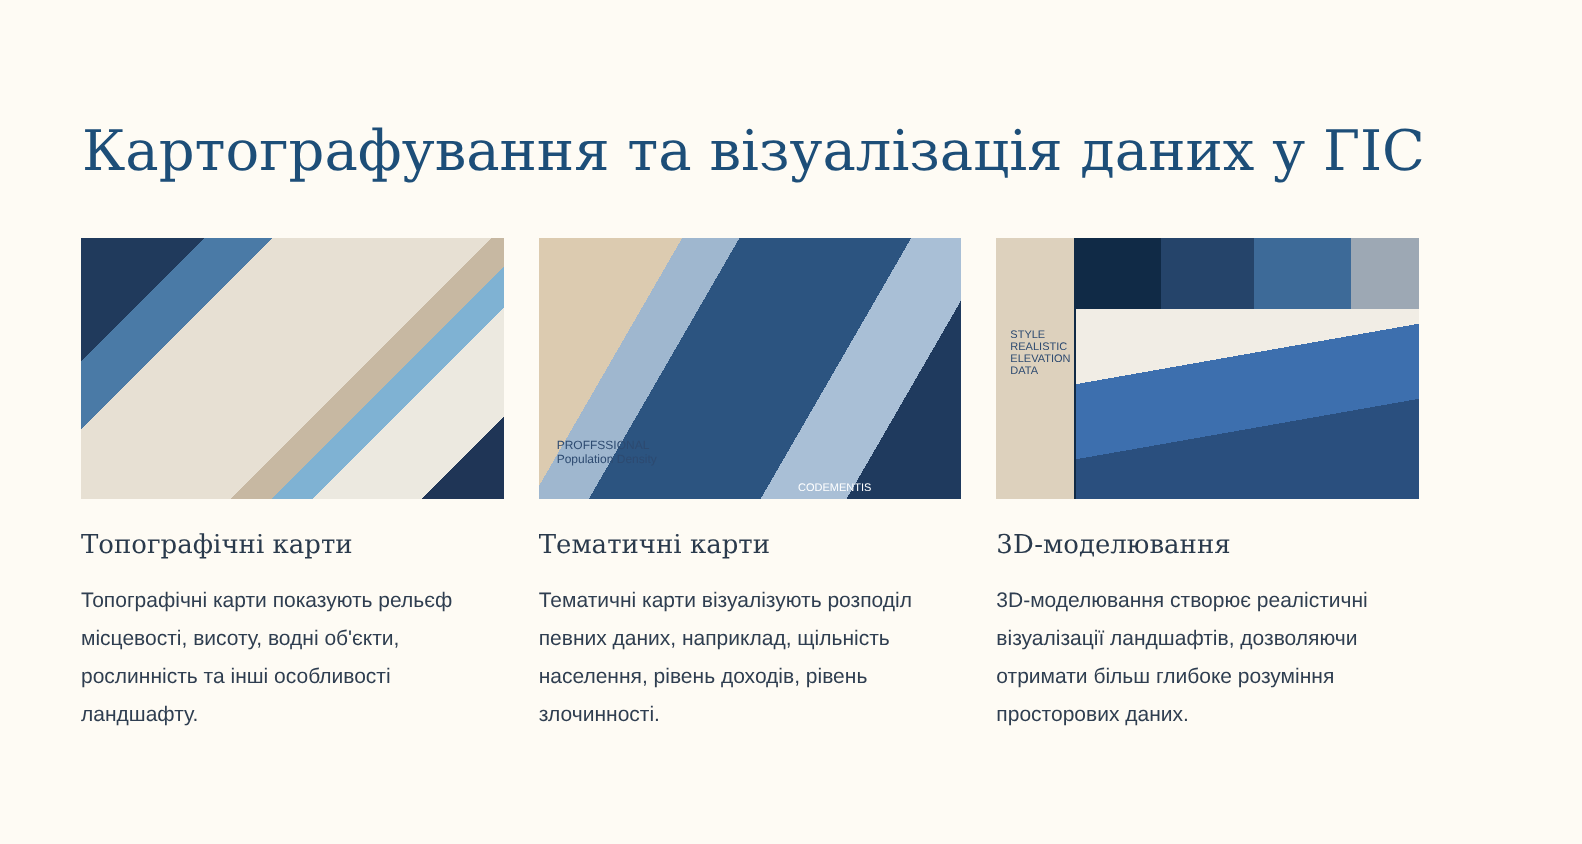Картографування та візуалізація даних у ГІС
Топографічні карти
Топографічні карти показують рельєф місцевості, висоту, водні об'єкти, рослинність та інші особливості ландшафту.
PROFFSSIONAL
Population Density
CODEMENTIS
Тематичні карти
Тематичні карти візуалізують розподіл певних даних, наприклад, щільність населення, рівень доходів, рівень злочинності.
STYLE
REALISTIC
ELEVATION
DATA
3D-моделювання
3D-моделювання створює реалістичні візуалізації ландшафтів, дозволяючи отримати більш глибоке розуміння просторових даних.